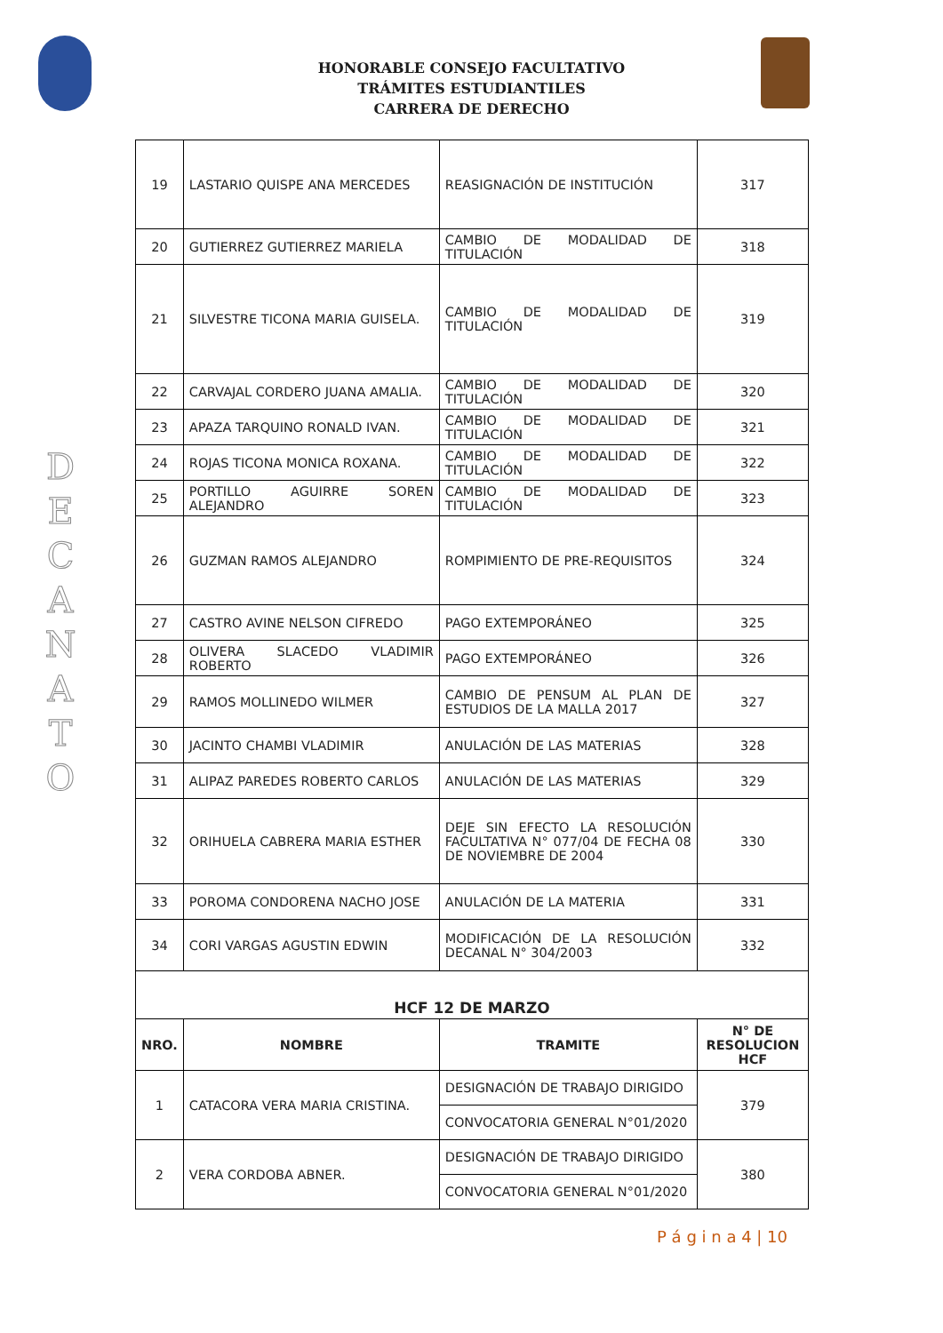D
E
C
A
N
A
T
O
HONORABLE CONSEJO FACULTATIVO
TRÁMITES ESTUDIANTILES
CARRERA DE DERECHO
| 19 | LASTARIO QUISPE ANA MERCEDES | REASIGNACIÓN DE INSTITUCIÓN | 317 |
| 20 | GUTIERREZ GUTIERREZ MARIELA | CAMBIO DE MODALIDAD DE TITULACIÓN | 318 |
| 21 | SILVESTRE TICONA MARIA GUISELA. | CAMBIO DE MODALIDAD DE TITULACIÓN | 319 |
| 22 | CARVAJAL CORDERO JUANA AMALIA. | CAMBIO DE MODALIDAD DE TITULACIÓN | 320 |
| 23 | APAZA TARQUINO RONALD IVAN. | CAMBIO DE MODALIDAD DE TITULACIÓN | 321 |
| 24 | ROJAS TICONA MONICA ROXANA. | CAMBIO DE MODALIDAD DE TITULACIÓN | 322 |
| 25 | PORTILLO AGUIRRE SOREN ALEJANDRO | CAMBIO DE MODALIDAD DE TITULACIÓN | 323 |
| 26 | GUZMAN RAMOS ALEJANDRO | ROMPIMIENTO DE PRE-REQUISITOS | 324 |
| 27 | CASTRO AVINE NELSON CIFREDO | PAGO EXTEMPORÁNEO | 325 |
| 28 | OLIVERA SLACEDO VLADIMIR ROBERTO | PAGO EXTEMPORÁNEO | 326 |
| 29 | RAMOS MOLLINEDO WILMER | CAMBIO DE PENSUM AL PLAN DE ESTUDIOS DE LA MALLA 2017 | 327 |
| 30 | JACINTO CHAMBI VLADIMIR | ANULACIÓN DE LAS MATERIAS | 328 |
| 31 | ALIPAZ PAREDES ROBERTO CARLOS | ANULACIÓN DE LAS MATERIAS | 329 |
| 32 | ORIHUELA CABRERA MARIA ESTHER | DEJE SIN EFECTO LA RESOLUCIÓN FACULTATIVA N° 077/04 DE FECHA 08 DE NOVIEMBRE DE 2004 | 330 |
| 33 | POROMA CONDORENA NACHO JOSE | ANULACIÓN DE LA MATERIA | 331 |
| 34 | CORI VARGAS AGUSTIN EDWIN | MODIFICACIÓN DE LA RESOLUCIÓN DECANAL N° 304/2003 | 332 |
| HCF 12 DE MARZO | | | |
| NRO. | NOMBRE | TRAMITE | N° DE RESOLUCION HCF |
| 1 | CATACORA VERA MARIA CRISTINA. | DESIGNACIÓN DE TRABAJO DIRIGIDO | 379 |
| | | CONVOCATORIA GENERAL N°01/2020 | |
| 2 | VERA CORDOBA ABNER. | DESIGNACIÓN DE TRABAJO DIRIGIDO | 380 |
| | | CONVOCATORIA GENERAL N°01/2020 | |
P á g i n a 4 | 10